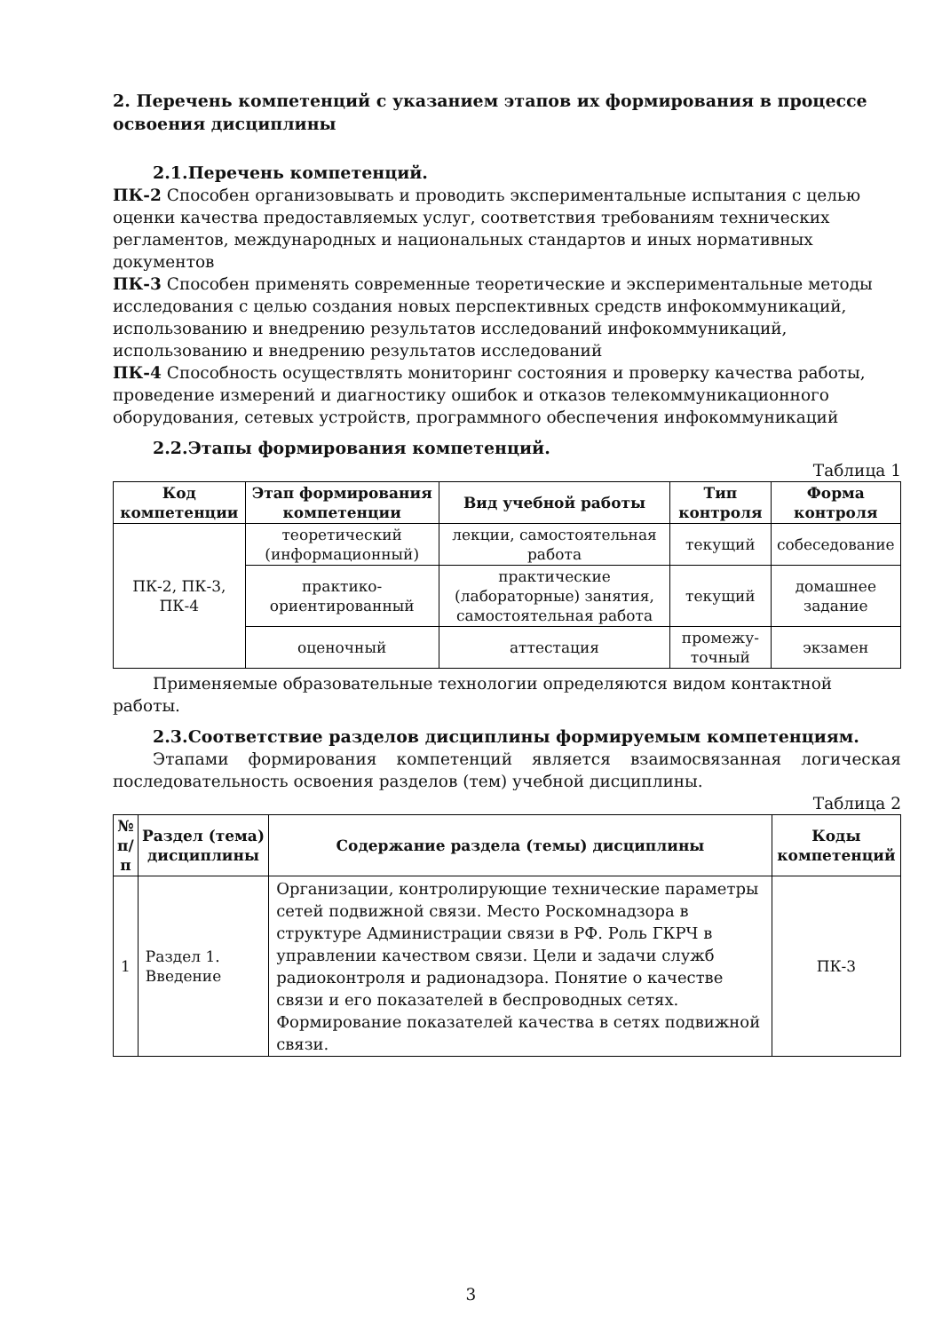2. Перечень компетенций с указанием этапов их формирования в процессе освоения дисциплины
2.1.Перечень компетенций.
ПК-2 Способен организовывать и проводить экспериментальные испытания с целью оценки качества предоставляемых услуг, соответствия требованиям технических регламентов, международных и национальных стандартов и иных нормативных документов
ПК-3 Способен применять современные теоретические и экспериментальные методы исследования с целью создания новых перспективных средств инфокоммуникаций, использованию и внедрению результатов исследований инфокоммуникаций, использованию и внедрению результатов исследований
ПК-4 Способность осуществлять мониторинг состояния и проверку качества работы, проведение измерений и диагностику ошибок и отказов телекоммуникационного оборудования, сетевых устройств, программного обеспечения инфокоммуникаций
2.2.Этапы формирования компетенций.
Таблица 1
| Код компетенции | Этап формирования компетенции | Вид учебной работы | Тип контроля | Форма контроля |
| --- | --- | --- | --- | --- |
| ПК-2, ПК-3, ПК-4 | теоретический (информационный) | лекции, самостоятельная работа | текущий | собеседование |
| | практико-ориентированный | практические (лабораторные) занятия, самостоятельная работа | текущий | домашнее задание |
| | оценочный | аттестация | промежу-точный | экзамен |
Применяемые образовательные технологии определяются видом контактной работы.
2.3.Соответствие разделов дисциплины формируемым компетенциям.
Этапами формирования компетенций является взаимосвязанная логическая последовательность освоения разделов (тем) учебной дисциплины.
Таблица 2
| № п/п | Раздел (тема) дисциплины | Содержание раздела (темы) дисциплины | Коды компетенций |
| --- | --- | --- | --- |
| 1 | Раздел 1. Введение | Организации, контролирующие технические параметры сетей подвижной связи. Место Роскомнадзора в структуре Администрации связи в РФ. Роль ГКРЧ в управлении качеством связи. Цели и задачи служб радиоконтроля и радионадзора. Понятие о качестве связи и его показателей в беспроводных сетях. Формирование показателей качества в сетях подвижной связи. | ПК-3 |
3